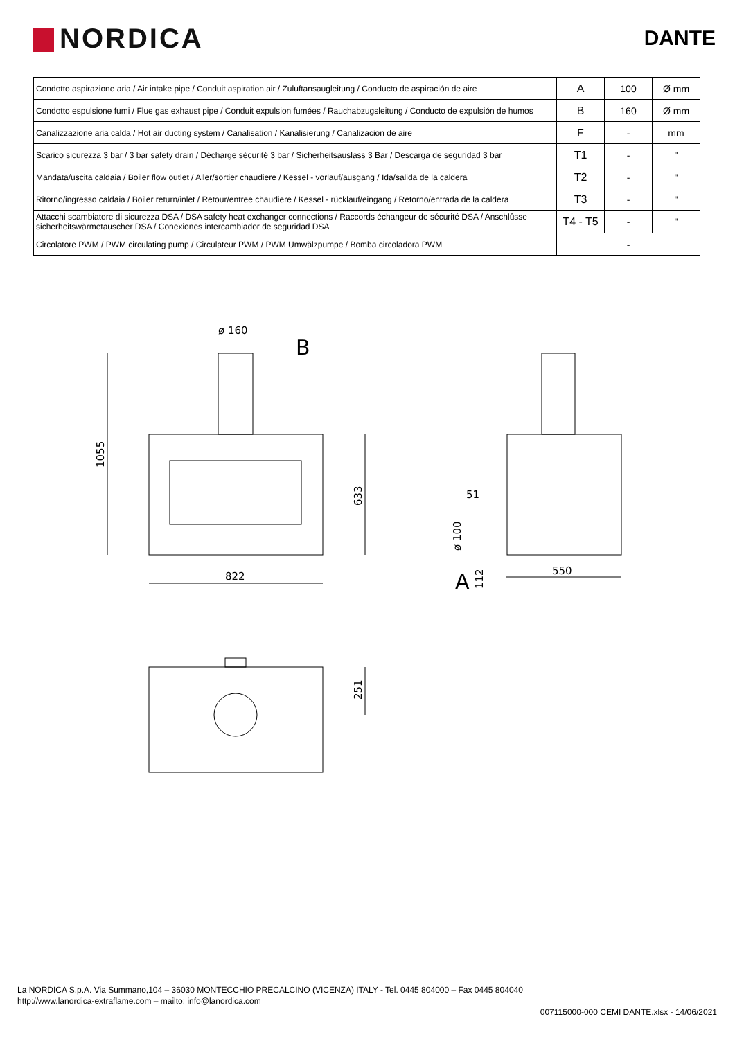NORDICA
DANTE
| Condotto aspirazione aria / Air intake pipe / Conduit aspiration air / Zuluftansaugleitung / Conducto de aspiración de aire | A | 100 | Ø mm |
| Condotto espulsione fumi / Flue gas exhaust pipe / Conduit expulsion fumées / Rauchabzugsleitung / Conducto de expulsión de humos | B | 160 | Ø mm |
| Canalizzazione aria calda / Hot air ducting system / Canalisation / Kanalisierung / Canalizacion de aire | F | - | mm |
| Scarico sicurezza 3 bar / 3 bar safety drain / Décharge sécurité 3 bar / Sicherheitsauslass 3 Bar / Descarga de seguridad 3 bar | T1 | - | " |
| Mandata/uscita caldaia / Boiler flow outlet / Aller/sortier chaudiere / Kessel - vorlauf/ausgang / Ida/salida de la caldera | T2 | - | " |
| Ritorno/ingresso caldaia / Boiler return/inlet / Retour/entree chaudiere / Kessel - rücklauf/eingang / Retorno/entrada de la caldera | T3 | - | " |
| Attacchi scambiatore di sicurezza DSA / DSA safety heat exchanger connections / Raccords échangeur de sécurité DSA / Anschlûsse sicherheitswärmetauscher DSA / Conexiones intercambiador de seguridad DSA | T4 - T5 | - | " |
| Circolatore PWM / PWM circulating pump / Circulateur PWM / PWM Umwälzpumpe / Bomba circoladora PWM | - | | |
ø 160
B
822
550
51
A
1055
633
ø 100
112
251
La NORDICA S.p.A. Via Summano,104 – 36030 MONTECCHIO PRECALCINO (VICENZA) ITALY - Tel. 0445 804000 – Fax 0445 804040
http://www.lanordica-extraflame.com – mailto: info@lanordica.com
007115000-000 CEMI DANTE.xlsx - 14/06/2021